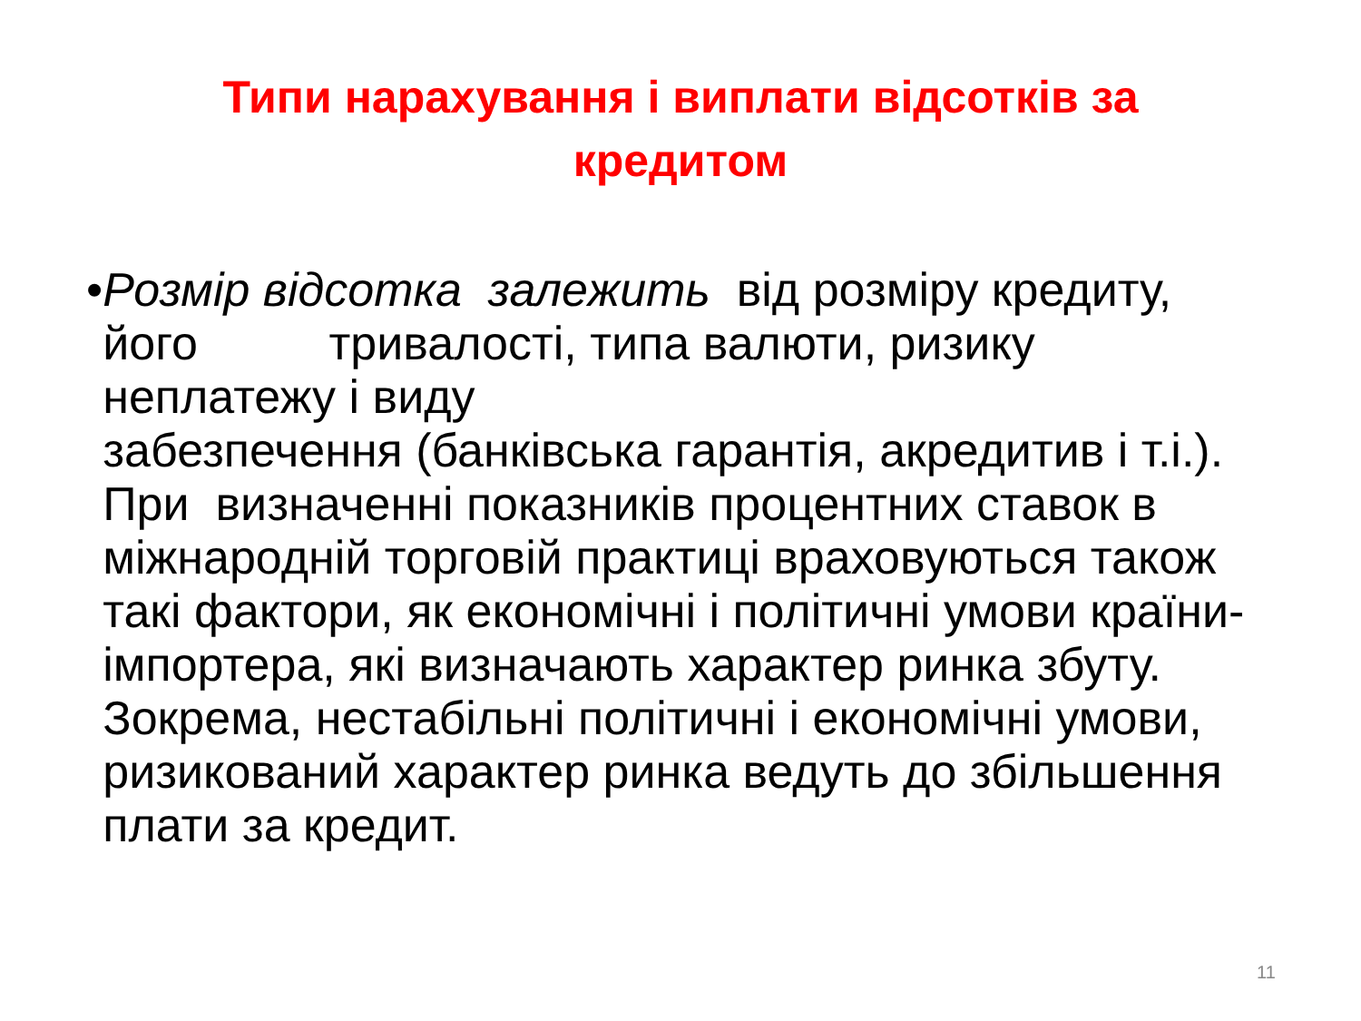Типи нарахування і виплати відсотків за
кредитом
• Розмір відсотка залежить від розміру кредиту, його тривалості, типа валюти, ризику неплатежу і виду
забезпечення (банківська гарантія, акредитив і т.і.). При визначенні показників процентних ставок в міжнародній торговій практиці враховуються також такі фактори, як економічні і політичні умови країни-імпортера, які визначають характер ринка збуту. Зокрема, нестабільні політичні і економічні умови, ризикований характер ринка ведуть до збільшення плати за кредит.
11